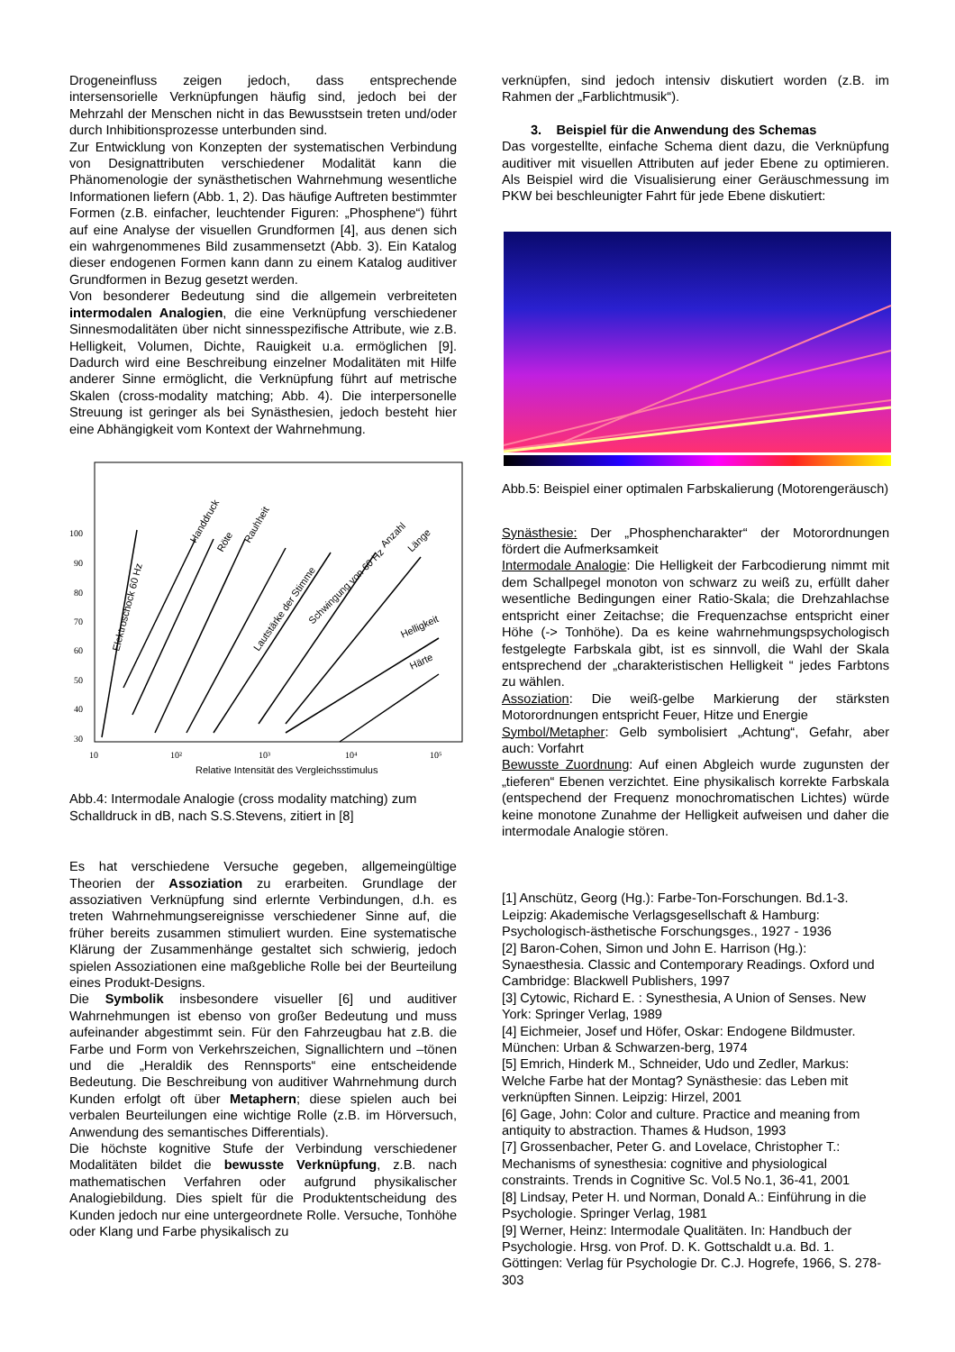Drogeneinfluss zeigen jedoch, dass entsprechende intersensorielle Verknüpfungen häufig sind, jedoch bei der Mehrzahl der Menschen nicht in das Bewusstsein treten und/oder durch Inhibitionsprozesse unterbunden sind.
Zur Entwicklung von Konzepten der systematischen Verbindung von Designattributen verschiedener Modalität kann die Phänomenologie der synästhetischen Wahrnehmung wesentliche Informationen liefern (Abb. 1, 2). Das häufige Auftreten bestimmter Formen (z.B. einfacher, leuchtender Figuren: „Phosphene“) führt auf eine Analyse der visuellen Grundformen [4], aus denen sich ein wahrgenommenes Bild zusammensetzt (Abb. 3). Ein Katalog dieser endogenen Formen kann dann zu einem Katalog auditiver Grundformen in Bezug gesetzt werden.
Von besonderer Bedeutung sind die allgemein verbreiteten intermodalen Analogien, die eine Verknüpfung verschiedener Sinnesmodalitäten über nicht sinnesspezifische Attribute, wie z.B. Helligkeit, Volumen, Dichte, Rauigkeit u.a. ermöglichen [9]. Dadurch wird eine Beschreibung einzelner Modalitäten mit Hilfe anderer Sinne ermöglicht, die Verknüpfung führt auf metrische Skalen (cross-modality matching; Abb. 4). Die interpersonelle Streuung ist geringer als bei Synästhesien, jedoch besteht hier eine Abhängigkeit vom Kontext der Wahrnehmung.
100
90
80
70
60
50
40
30
10
10²
10³
10⁴
10⁵
Relative Intensität des Vergleichsstimulus
Elektroschock 60 Hz
Handdruck
Röte
Rauhheit
Lautstärke der Stimme
Schwingung von 60 Hz
Anzahl
Länge
Helligkeit
Härte
Abb.4: Intermodale Analogie (cross modality matching) zum Schalldruck in dB, nach S.S.Stevens, zitiert in [8]
Es hat verschiedene Versuche gegeben, allgemeingültige Theorien der Assoziation zu erarbeiten. Grundlage der assoziativen Verknüpfung sind erlernte Verbindungen, d.h. es treten Wahrnehmungsereignisse verschiedener Sinne auf, die früher bereits zusammen stimuliert wurden. Eine systematische Klärung der Zusammenhänge gestaltet sich schwierig, jedoch spielen Assoziationen eine maßgebliche Rolle bei der Beurteilung eines Produkt-Designs.
Die Symbolik insbesondere visueller [6] und auditiver Wahrnehmungen ist ebenso von großer Bedeutung und muss aufeinander abgestimmt sein. Für den Fahrzeugbau hat z.B. die Farbe und Form von Verkehrszeichen, Signallichtern und –tönen und die „Heraldik des Rennsports“ eine entscheidende Bedeutung. Die Beschreibung von auditiver Wahrnehmung durch Kunden erfolgt oft über Metaphern; diese spielen auch bei verbalen Beurteilungen eine wichtige Rolle (z.B. im Hörversuch, Anwendung des semantisches Differentials).
Die höchste kognitive Stufe der Verbindung verschiedener Modalitäten bildet die bewusste Verknüpfung, z.B. nach mathematischen Verfahren oder aufgrund physikalischer Analogiebildung. Dies spielt für die Produktentscheidung des Kunden jedoch nur eine untergeordnete Rolle. Versuche, Tonhöhe oder Klang und Farbe physikalisch zu
verknüpfen, sind jedoch intensiv diskutiert worden (z.B. im Rahmen der „Farblichtmusik“).
3. Beispiel für die Anwendung des Schemas
Das vorgestellte, einfache Schema dient dazu, die Verknüpfung auditiver mit visuellen Attributen auf jeder Ebene zu optimieren. Als Beispiel wird die Visualisierung einer Geräuschmessung im PKW bei beschleunigter Fahrt für jede Ebene diskutiert:
Abb.5: Beispiel einer optimalen Farbskalierung (Motorengeräusch)
Synästhesie: Der „Phosphencharakter“ der Motorordnungen fördert die Aufmerksamkeit
Intermodale Analogie: Die Helligkeit der Farbcodierung nimmt mit dem Schallpegel monoton von schwarz zu weiß zu, erfüllt daher wesentliche Bedingungen einer Ratio-Skala; die Drehzahlachse entspricht einer Zeitachse; die Frequenzachse entspricht einer Höhe (-> Tonhöhe). Da es keine wahrnehmungspsychologisch festgelegte Farbskala gibt, ist es sinnvoll, die Wahl der Skala entsprechend der „charakteristischen Helligkeit “ jedes Farbtons zu wählen.
Assoziation: Die weiß-gelbe Markierung der stärksten Motorordnungen entspricht Feuer, Hitze und Energie
Symbol/Metapher: Gelb symbolisiert „Achtung“, Gefahr, aber auch: Vorfahrt
Bewusste Zuordnung: Auf einen Abgleich wurde zugunsten der „tieferen“ Ebenen verzichtet. Eine physikalisch korrekte Farbskala (entspechend der Frequenz monochromatischen Lichtes) würde keine monotone Zunahme der Helligkeit aufweisen und daher die intermodale Analogie stören.
[1] Anschütz, Georg (Hg.): Farbe-Ton-Forschungen. Bd.1-3. Leipzig: Akademische Verlagsgesellschaft & Hamburg: Psychologisch-ästhetische Forschungsges., 1927 - 1936
[2] Baron-Cohen, Simon und John E. Harrison (Hg.): Synaesthesia. Classic and Contemporary Readings. Oxford und Cambridge: Blackwell Publishers, 1997
[3] Cytowic, Richard E. : Synesthesia, A Union of Senses. New York: Springer Verlag, 1989
[4] Eichmeier, Josef und Höfer, Oskar: Endogene Bildmuster. München: Urban & Schwarzen-berg, 1974
[5] Emrich, Hinderk M., Schneider, Udo und Zedler, Markus: Welche Farbe hat der Montag? Synästhesie: das Leben mit verknüpften Sinnen. Leipzig: Hirzel, 2001
[6] Gage, John: Color and culture. Practice and meaning from antiquity to abstraction. Thames & Hudson, 1993
[7] Grossenbacher, Peter G. and Lovelace, Christopher T.: Mechanisms of synesthesia: cognitive and physiological constraints. Trends in Cognitive Sc. Vol.5 No.1, 36-41, 2001
[8] Lindsay, Peter H. und Norman, Donald A.: Einführung in die Psychologie. Springer Verlag, 1981
[9] Werner, Heinz: Intermodale Qualitäten. In: Handbuch der Psychologie. Hrsg. von Prof. D. K. Gottschaldt u.a. Bd. 1. Göttingen: Verlag für Psychologie Dr. C.J. Hogrefe, 1966, S. 278-303